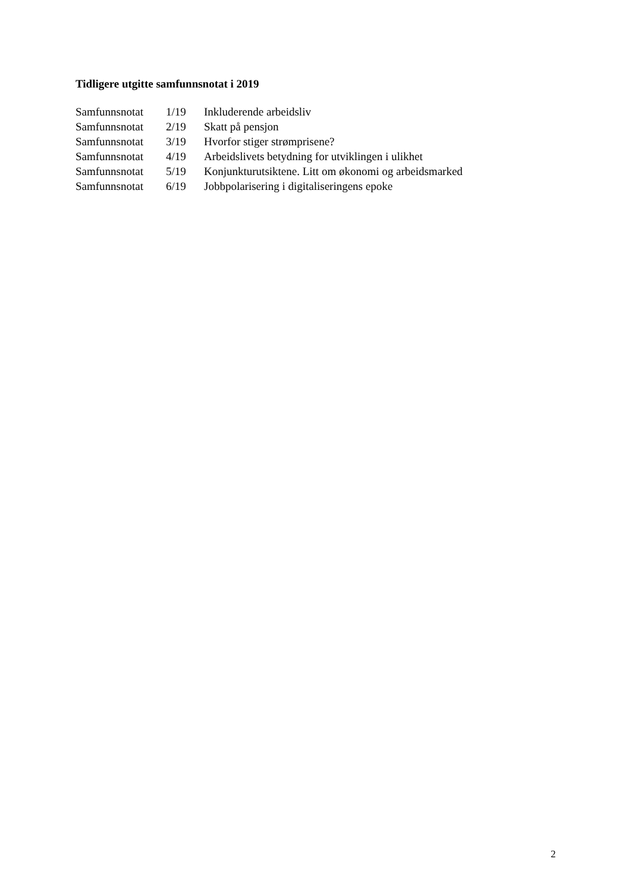Tidligere utgitte samfunnsnotat i 2019
| Samfunnsnotat | 1/19 | Inkluderende arbeidsliv |
| Samfunnsnotat | 2/19 | Skatt på pensjon |
| Samfunnsnotat | 3/19 | Hvorfor stiger strømprisene? |
| Samfunnsnotat | 4/19 | Arbeidslivets betydning for utviklingen i ulikhet |
| Samfunnsnotat | 5/19 | Konjunkturutsiktene. Litt om økonomi og arbeidsmarked |
| Samfunnsnotat | 6/19 | Jobbpolarisering i digitaliseringens epoke |
2